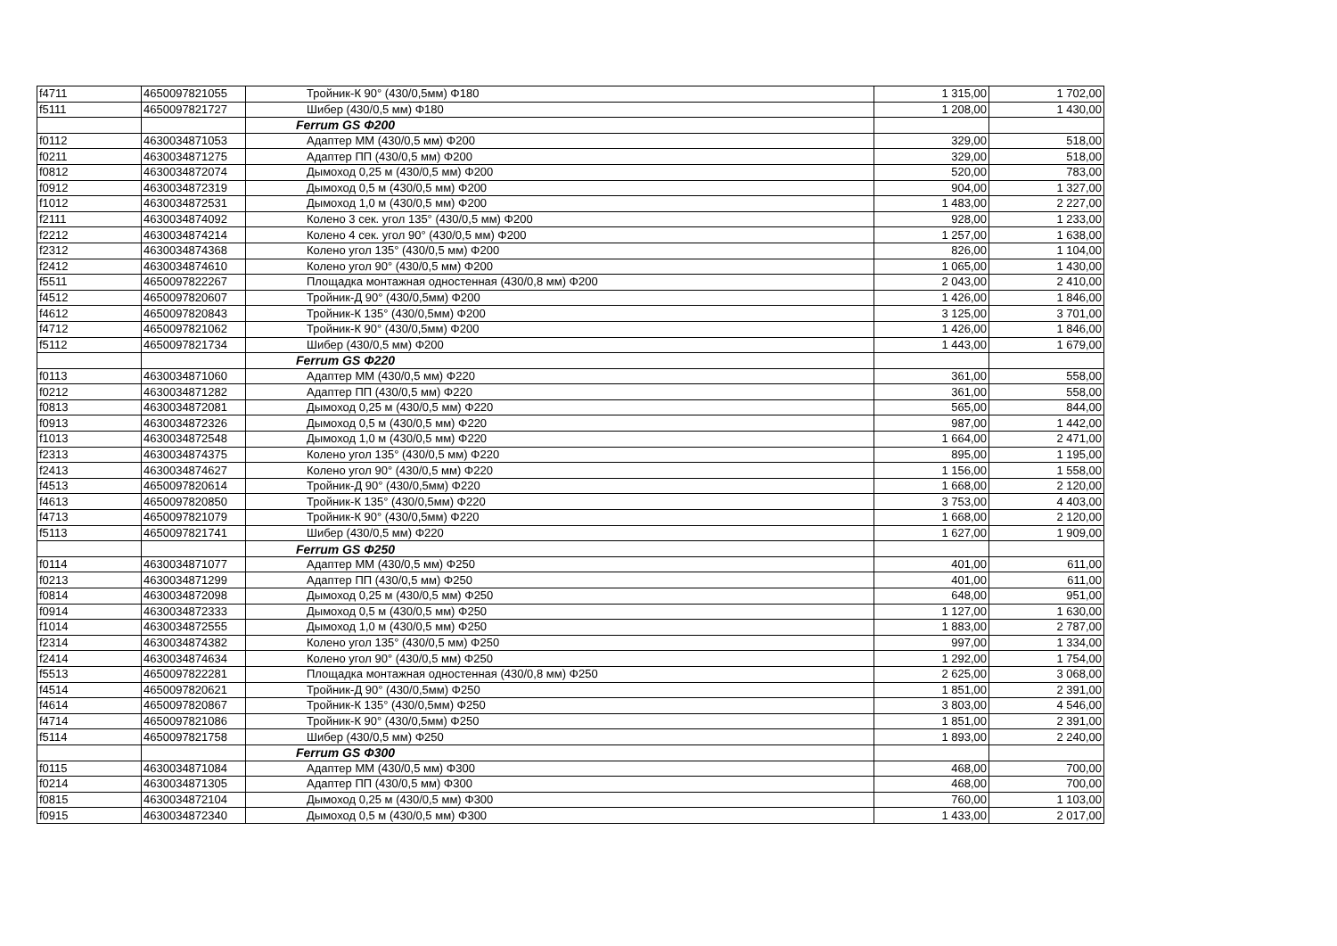| f4711 | 4650097821055 | Тройник-К 90° (430/0,5мм) Φ180 | 1 315,00 | 1 702,00 |
| f5111 | 4650097821727 | Шибер (430/0,5 мм) Φ180 | 1 208,00 | 1 430,00 |
| | | Ferrum GS Φ200 | | |
| f0112 | 4630034871053 | Адаптер ММ (430/0,5 мм) Φ200 | 329,00 | 518,00 |
| f0211 | 4630034871275 | Адаптер ПП (430/0,5 мм) Φ200 | 329,00 | 518,00 |
| f0812 | 4630034872074 | Дымоход 0,25 м (430/0,5 мм) Φ200 | 520,00 | 783,00 |
| f0912 | 4630034872319 | Дымоход 0,5 м (430/0,5 мм) Φ200 | 904,00 | 1 327,00 |
| f1012 | 4630034872531 | Дымоход 1,0 м (430/0,5 мм) Φ200 | 1 483,00 | 2 227,00 |
| f2111 | 4630034874092 | Колено 3 сек. угол 135° (430/0,5 мм) Φ200 | 928,00 | 1 233,00 |
| f2212 | 4630034874214 | Колено 4 сек. угол 90° (430/0,5 мм) Φ200 | 1 257,00 | 1 638,00 |
| f2312 | 4630034874368 | Колено угол 135° (430/0,5 мм) Φ200 | 826,00 | 1 104,00 |
| f2412 | 4630034874610 | Колено угол 90° (430/0,5 мм) Φ200 | 1 065,00 | 1 430,00 |
| f5511 | 4650097822267 | Площадка монтажная одностенная (430/0,8 мм) Φ200 | 2 043,00 | 2 410,00 |
| f4512 | 4650097820607 | Тройник-Д 90° (430/0,5мм) Φ200 | 1 426,00 | 1 846,00 |
| f4612 | 4650097820843 | Тройник-К 135° (430/0,5мм) Φ200 | 3 125,00 | 3 701,00 |
| f4712 | 4650097821062 | Тройник-К 90° (430/0,5мм) Φ200 | 1 426,00 | 1 846,00 |
| f5112 | 4650097821734 | Шибер (430/0,5 мм) Φ200 | 1 443,00 | 1 679,00 |
| | | Ferrum GS Φ220 | | |
| f0113 | 4630034871060 | Адаптер ММ (430/0,5 мм) Φ220 | 361,00 | 558,00 |
| f0212 | 4630034871282 | Адаптер ПП (430/0,5 мм) Φ220 | 361,00 | 558,00 |
| f0813 | 4630034872081 | Дымоход 0,25 м (430/0,5 мм) Φ220 | 565,00 | 844,00 |
| f0913 | 4630034872326 | Дымоход 0,5 м (430/0,5 мм) Φ220 | 987,00 | 1 442,00 |
| f1013 | 4630034872548 | Дымоход 1,0 м (430/0,5 мм) Φ220 | 1 664,00 | 2 471,00 |
| f2313 | 4630034874375 | Колено угол 135° (430/0,5 мм) Φ220 | 895,00 | 1 195,00 |
| f2413 | 4630034874627 | Колено угол 90° (430/0,5 мм) Φ220 | 1 156,00 | 1 558,00 |
| f4513 | 4650097820614 | Тройник-Д 90° (430/0,5мм) Φ220 | 1 668,00 | 2 120,00 |
| f4613 | 4650097820850 | Тройник-К 135° (430/0,5мм) Φ220 | 3 753,00 | 4 403,00 |
| f4713 | 4650097821079 | Тройник-К 90° (430/0,5мм) Φ220 | 1 668,00 | 2 120,00 |
| f5113 | 4650097821741 | Шибер (430/0,5 мм) Φ220 | 1 627,00 | 1 909,00 |
| | | Ferrum GS Φ250 | | |
| f0114 | 4630034871077 | Адаптер ММ (430/0,5 мм) Φ250 | 401,00 | 611,00 |
| f0213 | 4630034871299 | Адаптер ПП (430/0,5 мм) Φ250 | 401,00 | 611,00 |
| f0814 | 4630034872098 | Дымоход 0,25 м (430/0,5 мм) Φ250 | 648,00 | 951,00 |
| f0914 | 4630034872333 | Дымоход 0,5 м (430/0,5 мм) Φ250 | 1 127,00 | 1 630,00 |
| f1014 | 4630034872555 | Дымоход 1,0 м (430/0,5 мм) Φ250 | 1 883,00 | 2 787,00 |
| f2314 | 4630034874382 | Колено угол 135° (430/0,5 мм) Φ250 | 997,00 | 1 334,00 |
| f2414 | 4630034874634 | Колено угол 90° (430/0,5 мм) Φ250 | 1 292,00 | 1 754,00 |
| f5513 | 4650097822281 | Площадка монтажная одностенная (430/0,8 мм) Φ250 | 2 625,00 | 3 068,00 |
| f4514 | 4650097820621 | Тройник-Д 90° (430/0,5мм) Φ250 | 1 851,00 | 2 391,00 |
| f4614 | 4650097820867 | Тройник-К 135° (430/0,5мм) Φ250 | 3 803,00 | 4 546,00 |
| f4714 | 4650097821086 | Тройник-К 90° (430/0,5мм) Φ250 | 1 851,00 | 2 391,00 |
| f5114 | 4650097821758 | Шибер (430/0,5 мм) Φ250 | 1 893,00 | 2 240,00 |
| | | Ferrum GS Φ300 | | |
| f0115 | 4630034871084 | Адаптер ММ (430/0,5 мм) Φ300 | 468,00 | 700,00 |
| f0214 | 4630034871305 | Адаптер ПП (430/0,5 мм) Φ300 | 468,00 | 700,00 |
| f0815 | 4630034872104 | Дымоход 0,25 м (430/0,5 мм) Φ300 | 760,00 | 1 103,00 |
| f0915 | 4630034872340 | Дымоход 0,5 м (430/0,5 мм) Φ300 | 1 433,00 | 2 017,00 |